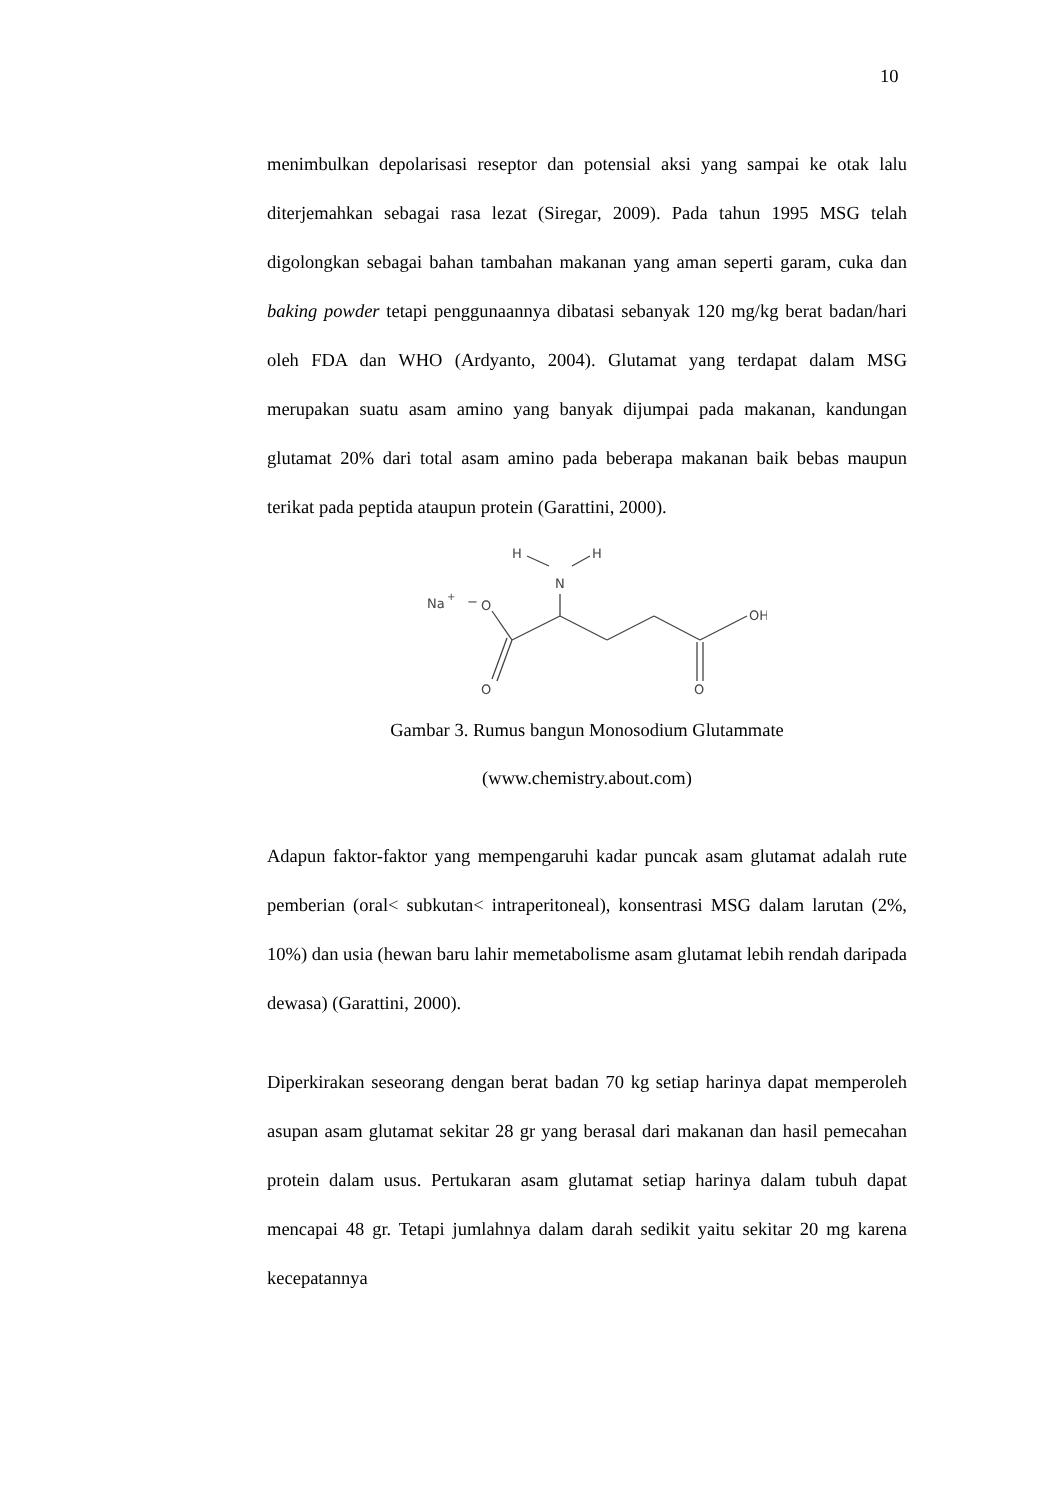10
menimbulkan depolarisasi reseptor dan potensial aksi yang sampai ke otak lalu diterjemahkan sebagai rasa lezat (Siregar, 2009). Pada tahun 1995 MSG telah digolongkan sebagai bahan tambahan makanan yang aman seperti garam, cuka dan baking powder tetapi penggunaannya dibatasi sebanyak 120 mg/kg berat badan/hari oleh FDA dan WHO (Ardyanto, 2004). Glutamat yang terdapat dalam MSG merupakan suatu asam amino yang banyak dijumpai pada makanan, kandungan glutamat 20% dari total asam amino pada beberapa makanan baik bebas maupun terikat pada peptida ataupun protein (Garattini, 2000).
H
H
N
Na
+
−
O
OH
O
O
Gambar 3. Rumus bangun Monosodium Glutammate
(www.chemistry.about.com)
Adapun faktor-faktor yang mempengaruhi kadar puncak asam glutamat adalah rute pemberian (oral< subkutan< intraperitoneal), konsentrasi MSG dalam larutan (2%, 10%) dan usia (hewan baru lahir memetabolisme asam glutamat lebih rendah daripada dewasa) (Garattini, 2000).
Diperkirakan seseorang dengan berat badan 70 kg setiap harinya dapat memperoleh asupan asam glutamat sekitar 28 gr yang berasal dari makanan dan hasil pemecahan protein dalam usus. Pertukaran asam glutamat setiap harinya dalam tubuh dapat mencapai 48 gr. Tetapi jumlahnya dalam darah sedikit yaitu sekitar 20 mg karena kecepatannya